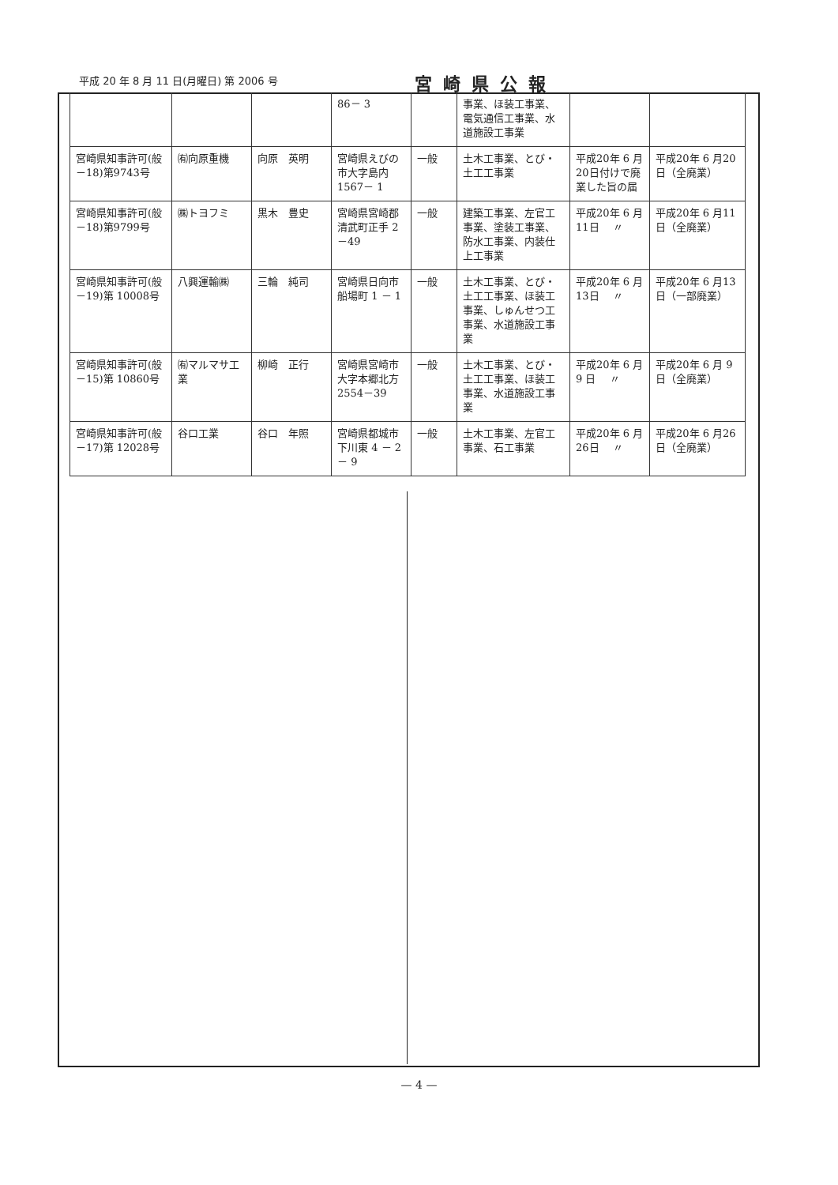平成 20 年 8 月 11 日(月曜日) 第 2006 号 宮崎県公報
| | | | 86－ 3 | | 事業、ほ装工事業、電気通信工事業、水道施設工事業 | | |
| 宮崎県知事許可(般－18)第9743号 | ㈲向原重機 | 向原 英明 | 宮崎県えびの市大字島内1567－ 1 | 一般 | 土木工事業、とび・土工工事業 | 平成20年 6 月20日付けで廃業した旨の届 | 平成20年 6 月20日（全廃業） |
| 宮崎県知事許可(般－18)第9799号 | ㈱トヨフミ | 黒木 豊史 | 宮崎県宮崎郡清武町正手 2 －49 | 一般 | 建築工事業、左官工事業、塗装工事業、防水工事業、内装仕上工事業 | 平成20年 6 月11日 〃 | 平成20年 6 月11日（全廃業） |
| 宮崎県知事許可(般－19)第 10008号 | 八興運輸㈱ | 三輪 純司 | 宮崎県日向市船場町 1 － 1 | 一般 | 土木工事業、とび・土工工事業、ほ装工事業、しゅんせつ工事業、水道施設工事業 | 平成20年 6 月13日 〃 | 平成20年 6 月13日（一部廃業） |
| 宮崎県知事許可(般－15)第 10860号 | ㈲マルマサ工業 | 柳崎 正行 | 宮崎県宮崎市大字本郷北方2554－39 | 一般 | 土木工事業、とび・土工工事業、ほ装工事業、水道施設工事業 | 平成20年 6 月 9 日 〃 | 平成20年 6 月 9 日（全廃業） |
| 宮崎県知事許可(般－17)第 12028号 | 谷口工業 | 谷口 年照 | 宮崎県都城市下川東 4 － 2 － 9 | 一般 | 土木工事業、左官工事業、石工事業 | 平成20年 6 月26日 〃 | 平成20年 6 月26日（全廃業） |
— 4 —